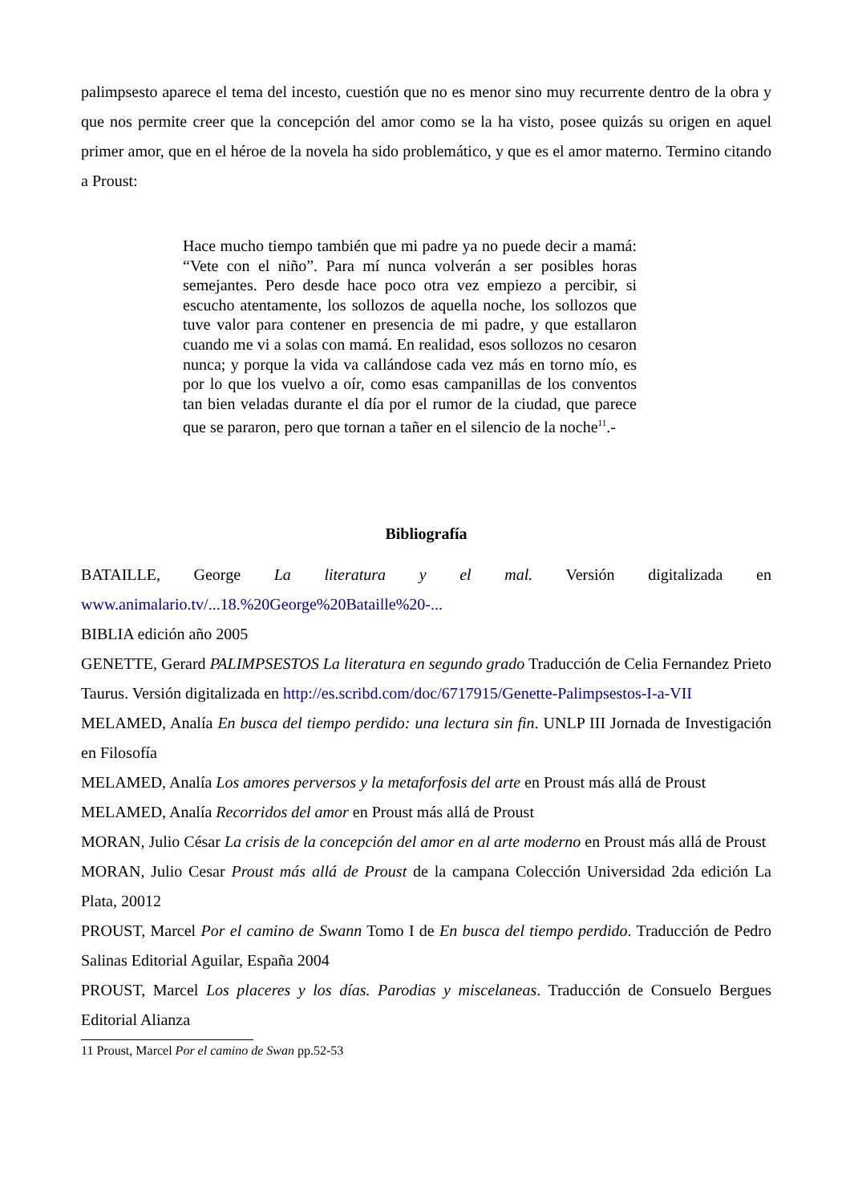palimpsesto aparece el tema del incesto, cuestión que no es menor sino muy recurrente dentro de la obra y que nos permite creer que la concepción del amor como se la ha visto, posee quizás su origen en aquel primer amor, que en el héroe de la novela ha sido problemático, y que es el amor materno. Termino citando a Proust:
Hace mucho tiempo también que mi padre ya no puede decir a mamá: “Vete con el niño”. Para mí nunca volverán a ser posibles horas semejantes. Pero desde hace poco otra vez empiezo a percibir, si escucho atentamente, los sollozos de aquella noche, los sollozos que tuve valor para contener en presencia de mi padre, y que estallaron cuando me vi a solas con mamá. En realidad, esos sollozos no cesaron nunca; y porque la vida va callándose cada vez más en torno mío, es por lo que los vuelvo a oír, como esas campanillas de los conventos tan bien veladas durante el día por el rumor de la ciudad, que parece que se pararon, pero que tornan a tañer en el silencio de la noche<sup>11</sup>.-
Bibliografía
BATAILLE, George La literatura y el mal. Versión digitalizada en www.animalario.tv/...18.%20George%20Bataille%20-...
BIBLIA edición año 2005
GENETTE, Gerard PALIMPSESTOS La literatura en segundo grado Traducción de Celia Fernandez Prieto Taurus. Versión digitalizada en http://es.scribd.com/doc/6717915/Genette-Palimpsestos-I-a-VII
MELAMED, Analía En busca del tiempo perdido: una lectura sin fin. UNLP III Jornada de Investigación en Filosofía
MELAMED, Analía Los amores perversos y la metaforfosis del arte en Proust más allá de Proust
MELAMED, Analía Recorridos del amor en Proust más allá de Proust
MORAN, Julio César La crisis de la concepción del amor en al arte moderno en Proust más allá de Proust
MORAN, Julio Cesar Proust más allá de Proust de la campana Colección Universidad 2da edición La Plata, 20012
PROUST, Marcel Por el camino de Swann Tomo I de En busca del tiempo perdido. Traducción de Pedro Salinas Editorial Aguilar, España 2004
PROUST, Marcel Los placeres y los días. Parodias y miscelaneas. Traducción de Consuelo Bergues Editorial Alianza
11 Proust, Marcel Por el camino de Swan pp.52-53